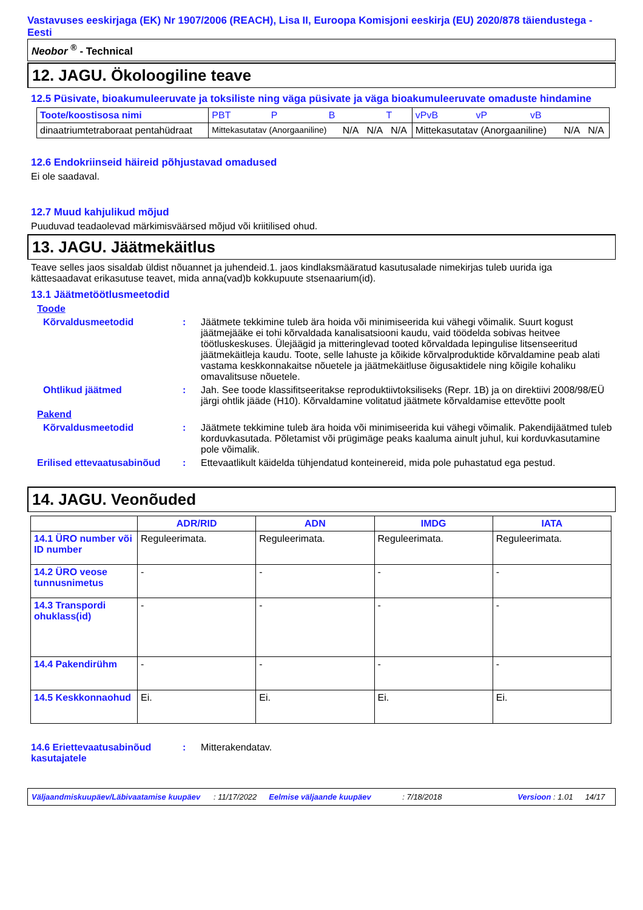Vastavuses eeskirjaga (EK) Nr 1907/2006 (REACH), Lisa II, Euroopa Komisjoni eeskirja (EU) 2020/878 täiendustega - Eesti
Neobor <sup>®</sup> - Technical
12. JAGU. Ökoloogiline teave
12.5 Püsivate, bioakumuleeruvate ja toksiliste ning väga püsivate ja väga bioakumuleeruvate omaduste hindamine
| Toote/koostisosa nimi | PBT P B T | | | | vPvB vP vB | | |
| --- | --- | --- | --- | --- | --- | --- | --- |
| dinaatriumtetraboraat pentahüdraat | Mittekasutatav (Anorgaaniline) | N/A | N/A | N/A | Mittekasutatav (Anorgaaniline) | N/A | N/A |
12.6 Endokriinseid häireid põhjustavad omadused
Ei ole saadaval.
12.7 Muud kahjulikud mõjud
Puuduvad teadaolevad märkimisväärsed mõjud või kriitilised ohud.
13. JAGU. Jäätmekäitlus
Teave selles jaos sisaldab üldist nõuannet ja juhendeid.1. jaos kindlaksmääratud kasutusalade nimekirjas tuleb uurida iga kättesaadavat erikasutuse teavet, mida anna(vad)b kokkupuute stsenaarium(id).
13.1 Jäätmetöötlusmeetodid
Toode
Kõrvaldusmeetodid : Jäätmete tekkimine tuleb ära hoida või minimiseerida kui vähegi võimalik. Suurt kogust jäätmejääke ei tohi kõrvaldada kanalisatsiooni kaudu, vaid töödelda sobivas heitvee töötluskeskuses. Ülejäägid ja mitteringlevad tooted kõrvaldada lepingulise litsenseeritud jäätmekäitleja kaudu. Toote, selle lahuste ja kõikide kõrvalproduktide kõrvaldamine peab alati vastama keskkonnakaitse nõuetele ja jäätmekäitluse õigusaktidele ning kõigile kohaliku omavalitsuse nõuetele.
Ohtlikud jäätmed : Jah. See toode klassifitseeritakse reproduktiivtoksiliseks (Repr. 1B) ja on direktiivi 2008/98/EÜ järgi ohtlik jääde (H10). Kõrvaldamine volitatud jäätmete kõrvaldamise ettevõtte poolt
Pakend
Kõrvaldusmeetodid : Jäätmete tekkimine tuleb ära hoida või minimiseerida kui vähegi võimalik. Pakendijäätmed tuleb korduvkasutada. Põletamist või prügimäge peaks kaaluma ainult juhul, kui korduvkasutamine pole võimalik.
Erilised ettevaatusabinõud
: Ettevaatlikult käidelda tühjendatud konteinereid, mida pole puhastatud ega pestud.
14. JAGU. Veonõuded
| | ADR/RID | ADN | IMDG | IATA |
| --- | --- | --- | --- | --- |
| 14.1 ÜRO number või ID number | Reguleerimata. | Reguleerimata. | Reguleerimata. | Reguleerimata. |
| 14.2 ÜRO veose tunnusnimetus | - | - | - | - |
| 14.3 Transpordi ohuklass(id) | - | - | - | - |
| 14.4 Pakendirühm | - | - | - | - |
| 14.5 Keskkonnaohud | Ei. | Ei. | Ei. | Ei. |
14.6 Eriettevaatusabinõud kasutajatele
: Mitterakendatav.
Väljaandmiskuupäev/Läbivaatamise kuupäev: 11/17/2022 Eelmise väljaande kuupäev: 7/18/2018 Versioon : 1.01 14/17